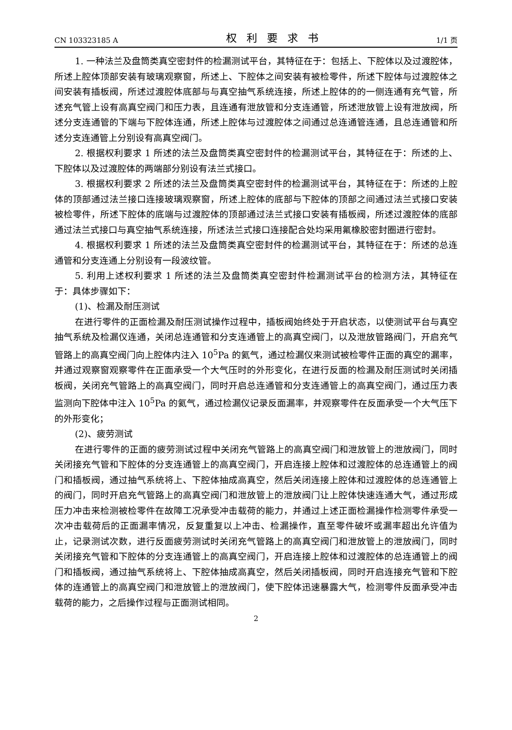CN 103323185 A 权利要求书 1/1 页
1. 一种法兰及盘筒类真空密封件的检漏测试平台，其特征在于：包括上、下腔体以及过渡腔体，所述上腔体顶部安装有玻璃观察窗，所述上、下腔体之间安装有被检零件，所述下腔体与过渡腔体之间安装有插板阀，所述过渡腔体底部与与真空抽气系统连接，所述上腔体的的一侧连通有充气管，所述充气管上设有高真空阀门和压力表，且连通有泄放管和分支连通管，所述泄放管上设有泄放阀，所述分支连通管的下端与下腔体连通，所述上腔体与过渡腔体之间通过总连通管连通，且总连通管和所述分支连通管上分别设有高真空阀门。
2. 根据权利要求 1 所述的法兰及盘筒类真空密封件的检漏测试平台，其特征在于：所述的上、下腔体以及过渡腔体的两端部分别设有法兰式接口。
3. 根据权利要求 2 所述的法兰及盘筒类真空密封件的检漏测试平台，其特征在于：所述的上腔体的顶部通过法兰接口连接玻璃观察窗，所述上腔体的底部与下腔体的顶部之间通过法兰式接口安装被检零件，所述下腔体的底端与过渡腔体的顶部通过法兰式接口安装有插板阀，所述过渡腔体的底部通过法兰式接口与真空抽气系统连接，所述法兰式接口连接配合处均采用氟橡胶密封圈进行密封。
4. 根据权利要求 1 所述的法兰及盘筒类真空密封件的检漏测试平台，其特征在于：所述的总连通管和分支连通上分别设有一段波纹管。
5. 利用上述权利要求 1 所述的法兰及盘筒类真空密封件检漏测试平台的检测方法，其特征在于：具体步骤如下：
(1)、检漏及耐压测试
在进行零件的正面检漏及耐压测试操作过程中，插板阀始终处于开启状态，以使测试平台与真空抽气系统及检漏仪连通，关闭总连通管和分支连通管上的高真空阀门，以及泄放管路阀门，开启充气管路上的高真空阀门向上腔体内注入 10<sup>5</sup>Pa 的氦气，通过检漏仪来测试被检零件正面的真空的漏率，并通过观察窗观察零件在正面承受一个大气压时的外形变化，在进行反面的检漏及耐压测试时关闭插板阀，关闭充气管路上的高真空阀门，同时开启总连通管和分支连通管上的高真空阀门，通过压力表监测向下腔体中注入 10<sup>5</sup>Pa 的氦气，通过检漏仪记录反面漏率，并观察零件在反面承受一个大气压下的外形变化；
(2)、疲劳测试
在进行零件的正面的疲劳测试过程中关闭充气管路上的高真空阀门和泄放管上的泄放阀门，同时关闭接充气管和下腔体的分支连通管上的高真空阀门，开启连接上腔体和过渡腔体的总连通管上的阀门和插板阀，通过抽气系统将上、下腔体抽成高真空，然后关闭连接上腔体和过渡腔体的总连通管上的阀门，同时开启充气管路上的高真空阀门和泄放管上的泄放阀门让上腔体快速连通大气，通过形成压力冲击来检测被检零件在故障工况承受冲击载荷的能力，并通过上述正面检漏操作检测零件承受一次冲击载荷后的正面漏率情况，反复重复以上冲击、检漏操作，直至零件破坏或漏率超出允许值为止，记录测试次数，进行反面疲劳测试时关闭充气管路上的高真空阀门和泄放管上的泄放阀门，同时关闭接充气管和下腔体的分支连通管上的高真空阀门，开启连接上腔体和过渡腔体的总连通管上的阀门和插板阀，通过抽气系统将上、下腔体抽成高真空，然后关闭插板阀，同时开启连接充气管和下腔体的连通管上的高真空阀门和泄放管上的泄放阀门，使下腔体迅速暴露大气，检测零件反面承受冲击载荷的能力，之后操作过程与正面测试相同。
2